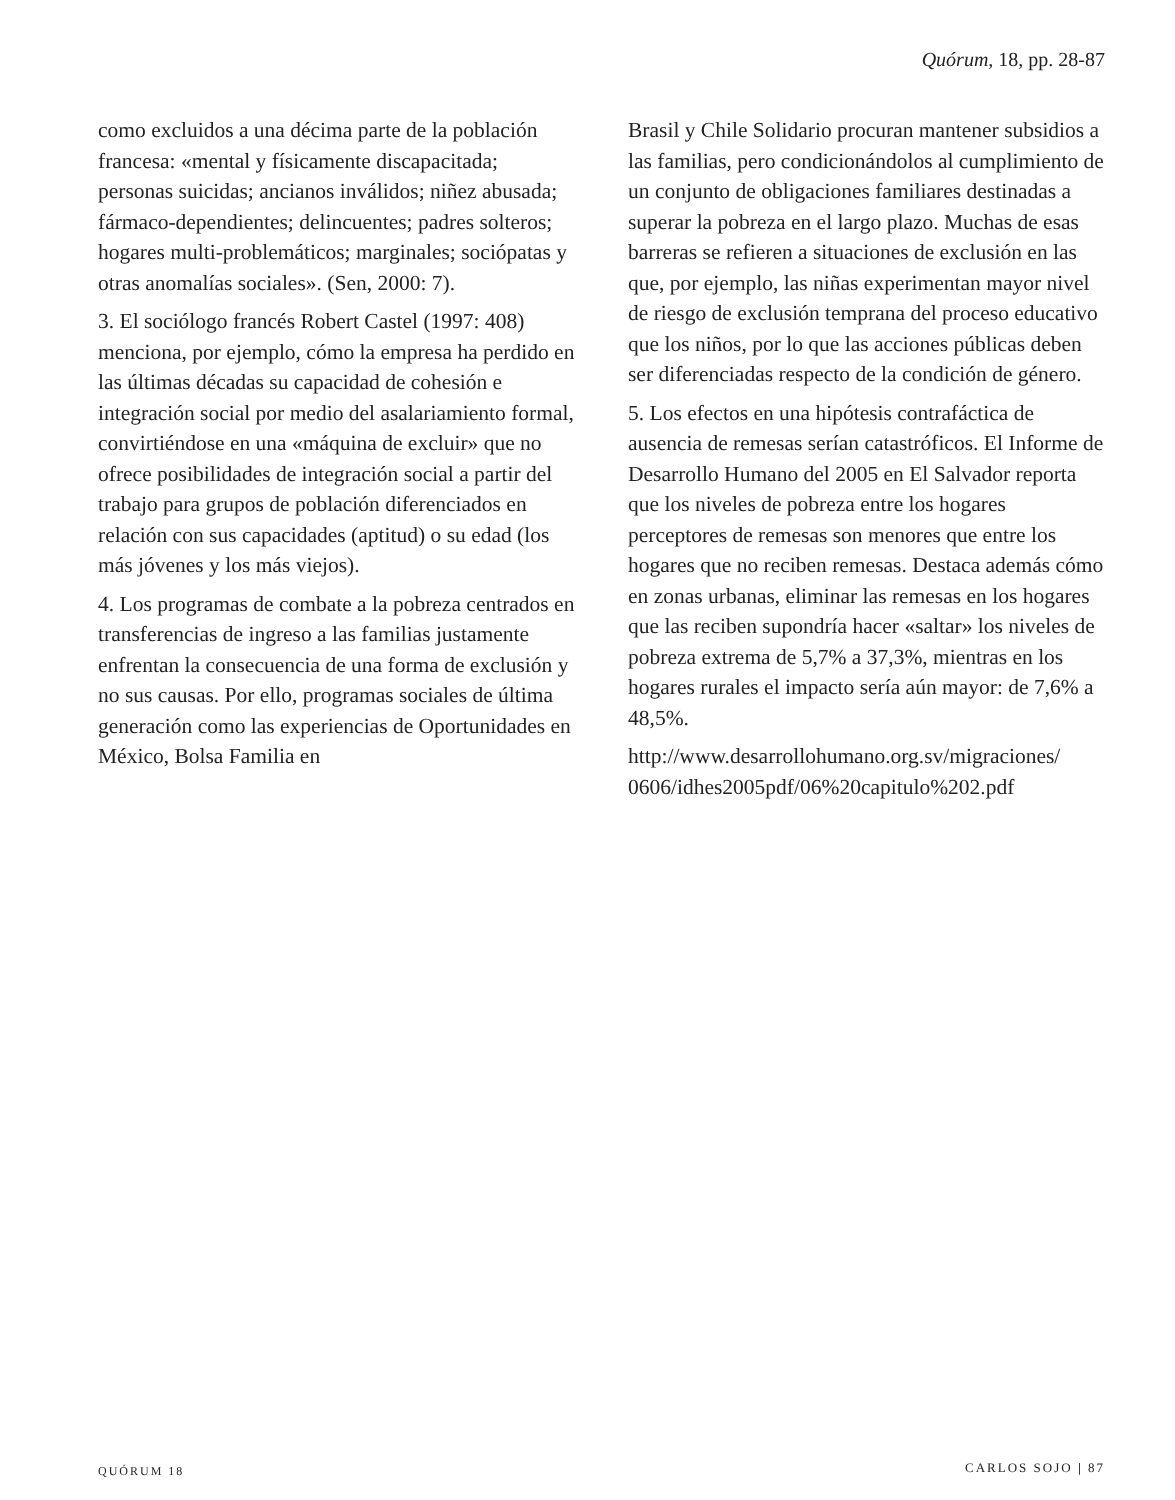Quórum, 18, pp. 28-87
como excluidos a una décima parte de la población francesa: «mental y físicamente discapacitada; personas suicidas; ancianos inválidos; niñez abusada; fármaco-dependientes; delincuentes; padres solteros; hogares multi-problemáticos; marginales; sociópatas y otras anomalías sociales». (Sen, 2000: 7).
3. El sociólogo francés Robert Castel (1997: 408) menciona, por ejemplo, cómo la empresa ha perdido en las últimas décadas su capacidad de cohesión e integración social por medio del asalariamiento formal, convirtiéndose en una «máquina de excluir» que no ofrece posibilidades de integración social a partir del trabajo para grupos de población diferenciados en relación con sus capacidades (aptitud) o su edad (los más jóvenes y los más viejos).
4. Los programas de combate a la pobreza centrados en transferencias de ingreso a las familias justamente enfrentan la consecuencia de una forma de exclusión y no sus causas. Por ello, programas sociales de última generación como las experiencias de Oportunidades en México, Bolsa Familia en
Brasil y Chile Solidario procuran mantener subsidios a las familias, pero condicionándolos al cumplimiento de un conjunto de obligaciones familiares destinadas a superar la pobreza en el largo plazo. Muchas de esas barreras se refieren a situaciones de exclusión en las que, por ejemplo, las niñas experimentan mayor nivel de riesgo de exclusión temprana del proceso educativo que los niños, por lo que las acciones públicas deben ser diferenciadas respecto de la condición de género.
5. Los efectos en una hipótesis contrafáctica de ausencia de remesas serían catastróficos. El Informe de Desarrollo Humano del 2005 en El Salvador reporta que los niveles de pobreza entre los hogares perceptores de remesas son menores que entre los hogares que no reciben remesas. Destaca además cómo en zonas urbanas, eliminar las remesas en los hogares que las reciben supondría hacer «saltar» los niveles de pobreza extrema de 5,7% a 37,3%, mientras en los hogares rurales el impacto sería aún mayor: de 7,6% a 48,5%.
http://www.desarrollohumano.org.sv/migraciones/ 0606/idhes2005pdf/06%20capitulo%202.pdf
QUÓRUM 18 CARLOS SOJO | 87